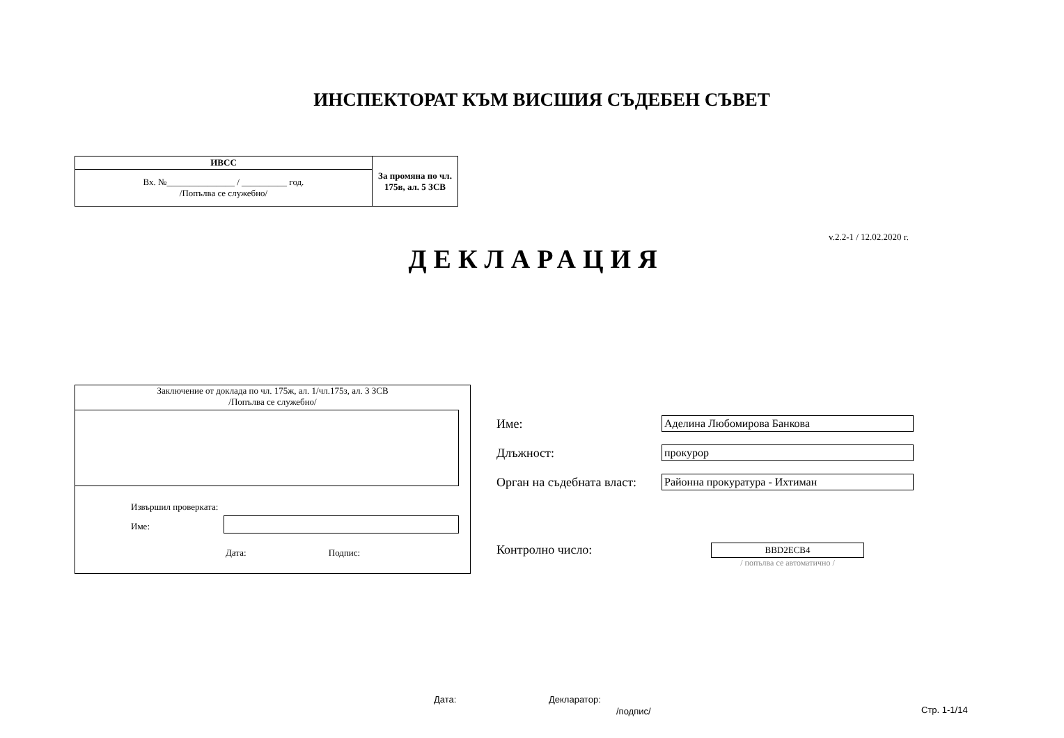ИНСПЕКТОРАТ КЪМ ВИСШИЯ СЪДЕБЕН СЪВЕТ
| ИВСС | За промяна по чл. 175в, ал. 5 ЗСВ |
| Вх. №_______________ / __________ год. /Попълва се служебно/ | |
v.2.2-1 / 12.02.2020 г.
ДЕКЛАРАЦИЯ
Заключение от доклада по чл. 175ж, ал. 1/чл.175з, ал. 3 ЗСВ
/Попълва се служебно/
Извършил проверката:
Име:
Дата: Подпис:
Име: Аделина Любомирова Банкова
Длъжност: прокурор
Орган на съдебната власт:
Районна прокуратура - Ихтиман
Контролно число:
BBD2ECB4
/ попълва се автоматично /
Дата: Декларатор:
/подпис/ Стр. 1-1/14